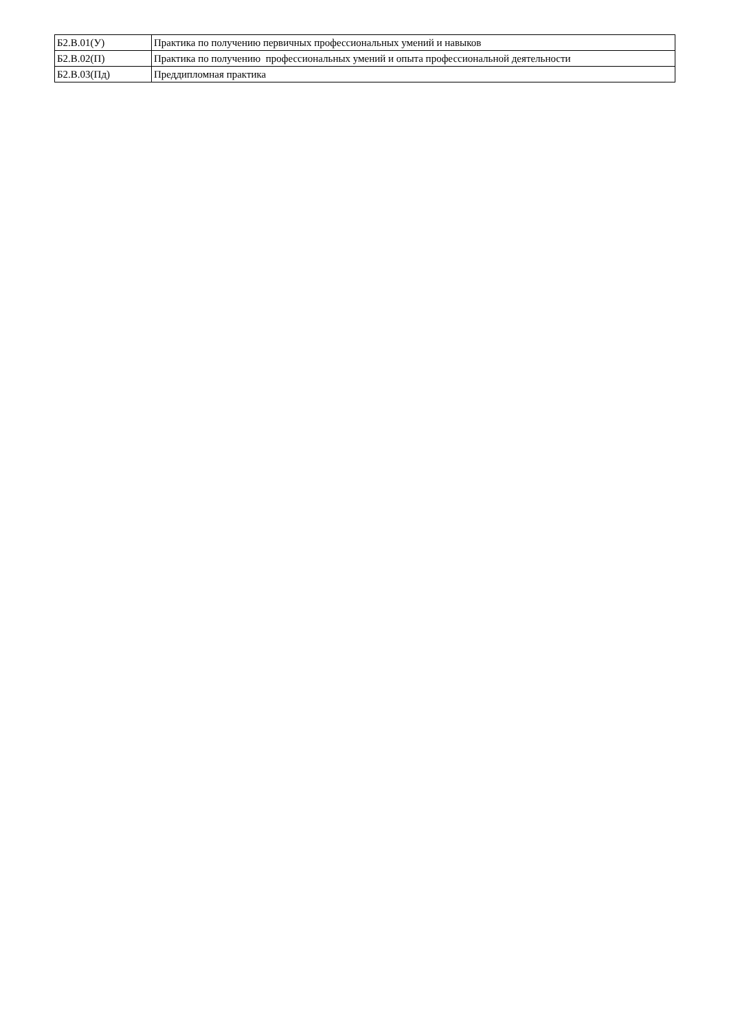| Б2.В.01(У) | Практика по получению первичных профессиональных умений и навыков |
| Б2.В.02(П) | Практика по получению профессиональных умений и опыта профессиональной деятельности |
| Б2.В.03(Пд) | Преддипломная практика |